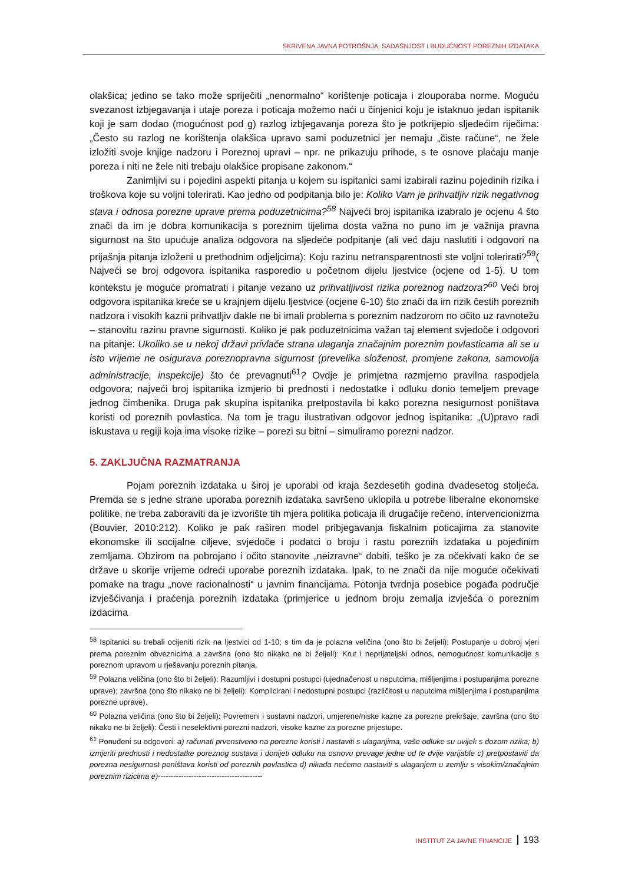SKRIVENA JAVNA POTROŠNJA: SADAŠNJOST I BUDUĆNOST POREZNIH IZDATAKA
olakšica; jedino se tako može spriječiti „nenormalno“ korištenje poticaja i zlouporaba norme. Moguću svezanost izbjegavanja i utaje poreza i poticaja možemo naći u činjenici koju je istaknuo jedan ispitanik koji je sam dodao (mogućnost pod g) razlog izbjegavanja poreza što je potkrijepio sljedećim riječima: „Često su razlog ne korištenja olakšica upravo sami poduzetnici jer nemaju „čiste račune“, ne žele izložiti svoje knjige nadzoru i Poreznoj upravi – npr. ne prikazuju prihode, s te osnove plaćaju manje poreza i niti ne žele niti trebaju olakšice propisane zakonom.“
Zanimljivi su i pojedini aspekti pitanja u kojem su ispitanici sami izabirali razinu pojedinih rizika i troškova koje su voljni tolerirati. Kao jedno od podpitanja bilo je: Koliko Vam je prihvatljiv rizik negativnog stava i odnosa porezne uprave prema poduzetnicima?<sup>58</sup> Najveći broj ispitanika izabralo je ocjenu 4 što znači da im je dobra komunikacija s poreznim tijelima dosta važna no puno im je važnija pravna sigurnost na što upućuje analiza odgovora na sljedeće podpitanje (ali već daju naslutiti i odgovori na prijašnja pitanja izloženi u prethodnim odjeljcima): Koju razinu netransparentnosti ste voljni tolerirati?<sup>59</sup>( Najveći se broj odgovora ispitanika rasporedio u početnom dijelu ljestvice (ocjene od 1-5). U tom kontekstu je moguće promatrati i pitanje vezano uz prihvatljivost rizika poreznog nadzora?<sup>60</sup> Veći broj odgovora ispitanika kreće se u krajnjem dijelu ljestvice (ocjene 6-10) što znači da im rizik čestih poreznih nadzora i visokih kazni prihvatljiv dakle ne bi imali problema s poreznim nadzorom no očito uz ravnotežu – stanovitu razinu pravne sigurnosti. Koliko je pak poduzetnicima važan taj element svjedoče i odgovori na pitanje: Ukoliko se u nekoj državi privlače strana ulaganja značajnim poreznim povlasticama ali se u isto vrijeme ne osigurava poreznopravna sigurnost (prevelika složenost, promjene zakona, samovolja administracije, inspekcije) što će prevagnuti<sup>61</sup>? Ovdje je primjetna razmjerno pravilna raspodjela odgovora; najveći broj ispitanika izmjerio bi prednosti i nedostatke i odluku donio temeljem prevage jednog čimbenika. Druga pak skupina ispitanika pretpostavila bi kako porezna nesigurnost poništava koristi od poreznih povlastica. Na tom je tragu ilustrativan odgovor jednog ispitanika: „(U)pravo radi iskustava u regiji koja ima visoke rizike – porezi su bitni – simuliramo porezni nadzor.
5. ZAKLJUČNA RAZMATRANJA
Pojam poreznih izdataka u široj je uporabi od kraja šezdesetih godina dvadesetog stoljeća. Premda se s jedne strane uporaba poreznih izdataka savršeno uklopila u potrebe liberalne ekonomske politike, ne treba zaboraviti da je izvorište tih mjera politika poticaja ili drugačije rečeno, intervencionizma (Bouvier, 2010:212). Koliko je pak raširen model pribjegavanja fiskalnim poticajima za stanovite ekonomske ili socijalne ciljeve, svjedoče i podatci o broju i rastu poreznih izdataka u pojedinim zemljama. Obzirom na pobrojano i očito stanovite „neizravne“ dobiti, teško je za očekivati kako će se države u skorije vrijeme odreći uporabe poreznih izdataka. Ipak, to ne znači da nije moguće očekivati pomake na tragu „nove racionalnosti“ u javnim financijama. Potonja tvrdnja posebice pogađa područje izvješćivanja i praćenja poreznih izdataka (primjerice u jednom broju zemalja izvješća o poreznim izdacima
<sup>58</sup> Ispitanici su trebali ocijeniti rizik na ljestvici od 1-10; s tim da je polazna veličina (ono što bi željeli): Postupanje u dobroj vjeri prema poreznim obveznicima a završna (ono što nikako ne bi željeli): Krut i neprijateljski odnos, nemogućnost komunikacije s poreznom upravom u rješavanju poreznih pitanja.
<sup>59</sup> Polazna veličina (ono što bi željeli): Razumljivi i dostupni postupci (ujednačenost u naputcima, mišljenjima i postupanjima porezne uprave); završna (ono što nikako ne bi željeli): Komplicirani i nedostupni postupci (različitost u naputcima mišljenjima i postupanjima porezne uprave).
<sup>60</sup> Polazna veličina (ono što bi željeli): Povremeni i sustavni nadzori, umjerene/niske kazne za porezne prekršaje; završna (ono što nikako ne bi željeli): Česti i neselektivni porezni nadzori, visoke kazne za porezne prijestupe.
<sup>61</sup> Ponuđeni su odgovori: a) računati prvenstveno na porezne koristi i nastaviti s ulaganjima, vaše odluke su uvijek s dozom rizika; b) izmjeriti prednosti i nedostatke poreznog sustava i donijeti odluku na osnovu prevage jedne od te dvije varijable c) pretpostaviti da porezna nesigurnost poništava koristi od poreznih povlastica d) nikada nećemo nastaviti s ulaganjem u zemlju s visokim/značajnim poreznim rizicima e)-----------------------------------------
INSTITUT ZA JAVNE FINANCIJE 193